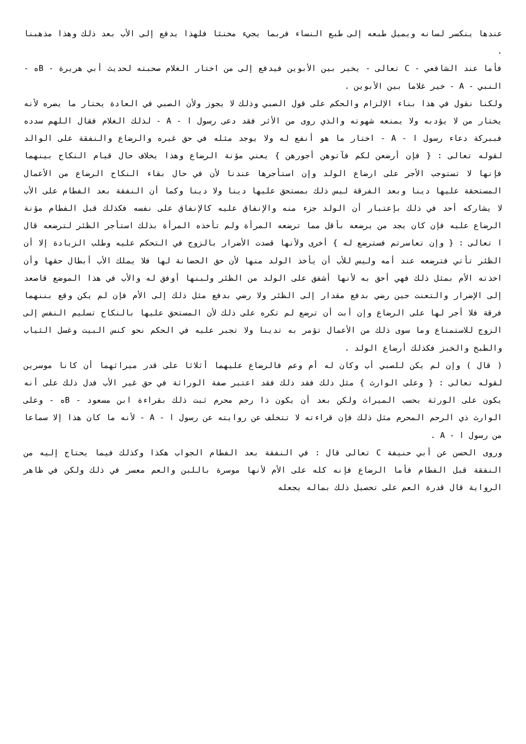عندها ينكسر لسانه ويميل طبعه إلى طبع النساء فربما يجيء مخنثا فلهذا يدفع إلى الأب بعد ذلك وهذا مذهبنا .
فأما عند الشافعي - C تعالى - يخير بين الأبوين فيدفع إلى من اختار الغلام صحبته لحديث أبي هريرة - Bه - النبي - A - خير غلاما بين الأبوين .
ولكنا نقول في هذا بناء الإلزام والحكم على قول الصبي وذلك لا يجوز ولأن الصبي في العادة يختار ما يضره لأنه يختار من لا يؤدبه ولا يمنعه شهوته والذي روى من الأثر فقد دعى رسول ا - A - لذلك الغلام فقال اللهم سدده فببركة دعاء رسول ا - A - اختار ما هو أنفع له ولا يوجد مثله في حق غيره والرضاع والنفقة على الوالد لقوله تعالى : { فإن أرضعن لكم فآتوهن أجورهن } يعني مؤنة الرضاع وهذا يخلاف حال قيام النكاح بينهما فإنها لا تستوجب الأجر على ارضاع الولد وإن استأجرها عندنا لأن في حال بقاء النكاح الرضاع من الأعمال المستحقة عليها دينا وبعد الفرقة ليس ذلك بمستحق عليها دينا ولا دينا وكما أن النفقة بعد الفطام على الأب لا يشاركه أحد في ذلك بإعتبار أن الولد جزء منه والإنفاق عليه كالإنفاق على نفسه فكذلك قبل الفطام مؤنة الرضاع عليه فإن كان يجد من يرضعه بأقل مما ترضعه المرأة ولم تأخذه المرأة بذلك استأجر الظئر لترضعه قال ا تعالى : { وإن تعاسرتم فسترضع له } أخرى ولأنها قصدت الأضرار بالزوج في التحكم عليه وطلب الزيادة إلا أن الظئر تأتي فترضعه عند أمه وليس للأب أن يأخذ الولد منها لأن حق الحضانة لها فلا يملك الأب أبطال حقها وأن اخذته الأم بمثل ذلك فهي أحق به لأنها أشفق على الولد من الظئر ولبنها أوفق له والأب في هذا الموضع قاصعد إلى الإضرار والتعنت حين رضي بدفع مقدار إلى الظئر ولا رضي بدفع مثل ذلك إلى الأم فإن لم يكن وقع بننهما فرقة فلا أجر لها على الرضاع وإن أبت أن ترضع لم تكره على ذلك لأن المستحق عليها بالنكاح تسليم النفس إلى الزوج للاستمتاع وما سوى ذلك من الأعمال تؤمر به تدينا ولا تجبر عليه في الحكم نحو كنس البيت وغسل الثياب والطبخ والخبز فكذلك أرضاع الولد .
( قال ) وإن لم يكن للصبي أب وكان له أم وعم فالرضاع عليهما أثلاثا على قدر ميراثهما أن كانا موسرين لقوله تعالى : { وعلى الوارث } مثل ذلك فقد ذلك فقد اعتبر صفة الوراثة في حق غير الأب فدل ذلك على أنه يكون على الورثة بحسب الميراث ولكن بعد أن يكون ذا رحم محرم ثبت ذلك بقراءة ابن مسعود - Bه - وعلى الوارث ذي الرحم المحرم مثل ذلك فإن قراءته لا تتخلف عن روايته عن رسول ا - A - لأنه ما كان هذا إلا سماعا من رسول ا - A .
وروى الحسن عن أبي حنيفة C تعالى قال : في النفقة بعد الفطام الجواب هكذا وكذلك فيما يحتاج إليه من النفقة قبل الفطام فأما الرضاع فإنه كله على الأم لأنها موسرة باللبن والعم معسر في ذلك ولكن في ظاهر الرواية قال قدرة العم على تحصيل ذلك بماله يجعله